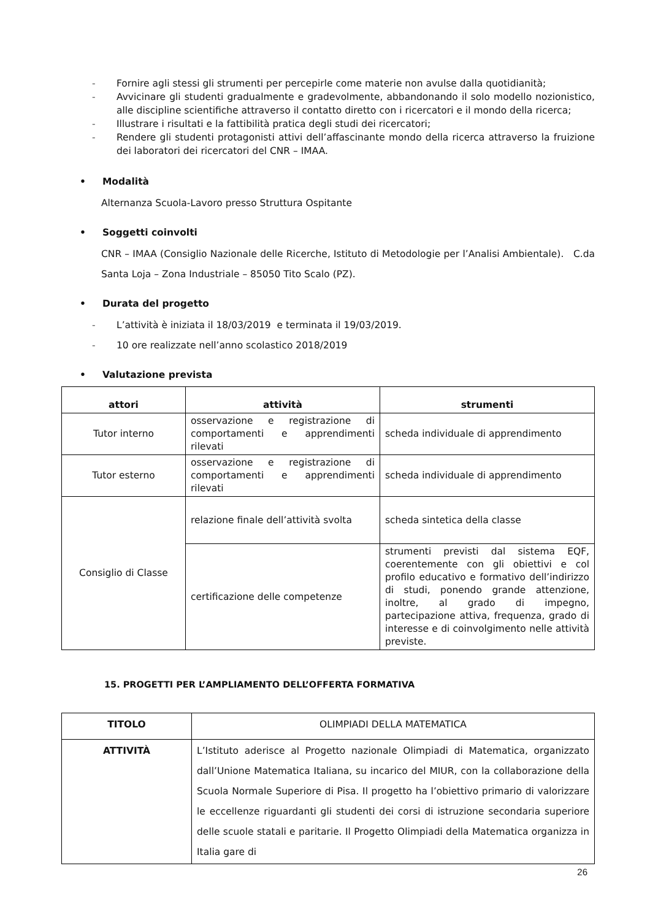- Fornire agli stessi gli strumenti per percepirle come materie non avulse dalla quotidianità;
- Avvicinare gli studenti gradualmente e gradevolmente, abbandonando il solo modello nozionistico, alle discipline scientifiche attraverso il contatto diretto con i ricercatori e il mondo della ricerca;
- Illustrare i risultati e la fattibilità pratica degli studi dei ricercatori;
- Rendere gli studenti protagonisti attivi dell’affascinante mondo della ricerca attraverso la fruizione dei laboratori dei ricercatori del CNR – IMAA.
• Modalità
Alternanza Scuola-Lavoro presso Struttura Ospitante
• Soggetti coinvolti
CNR – IMAA (Consiglio Nazionale delle Ricerche, Istituto di Metodologie per l’Analisi Ambientale). C.da Santa Loja – Zona Industriale – 85050 Tito Scalo (PZ).
• Durata del progetto
- L’attività è iniziata il 18/03/2019 e terminata il 19/03/2019.
- 10 ore realizzate nell’anno scolastico 2018/2019
• Valutazione prevista
| attori | attività | strumenti |
| --- | --- | --- |
| Tutor interno | osservazione e registrazione di comportamenti e apprendimenti rilevati | scheda individuale di apprendimento |
| Tutor esterno | osservazione e registrazione di comportamenti e apprendimenti rilevati | scheda individuale di apprendimento |
| Consiglio di Classe | relazione finale dell’attività svolta | scheda sintetica della classe |
| | certificazione delle competenze | strumenti previsti dal sistema EQF, coerentemente con gli obiettivi e col profilo educativo e formativo dell’indirizzo di studi, ponendo grande attenzione, inoltre, al grado di impegno, partecipazione attiva, frequenza, grado di interesse e di coinvolgimento nelle attività previste. |
15. PROGETTI PER L’AMPLIAMENTO DELL’OFFERTA FORMATIVA
| TITOLO | OLIMPIADI DELLA MATEMATICA |
| ATTIVITÀ | L’Istituto aderisce al Progetto nazionale Olimpiadi di Matematica, organizzato dall’Unione Matematica Italiana, su incarico del MIUR, con la collaborazione della Scuola Normale Superiore di Pisa. Il progetto ha l’obiettivo primario di valorizzare le eccellenze riguardanti gli studenti dei corsi di istruzione secondaria superiore delle scuole statali e paritarie. Il Progetto Olimpiadi della Matematica organizza in Italia gare di |
26